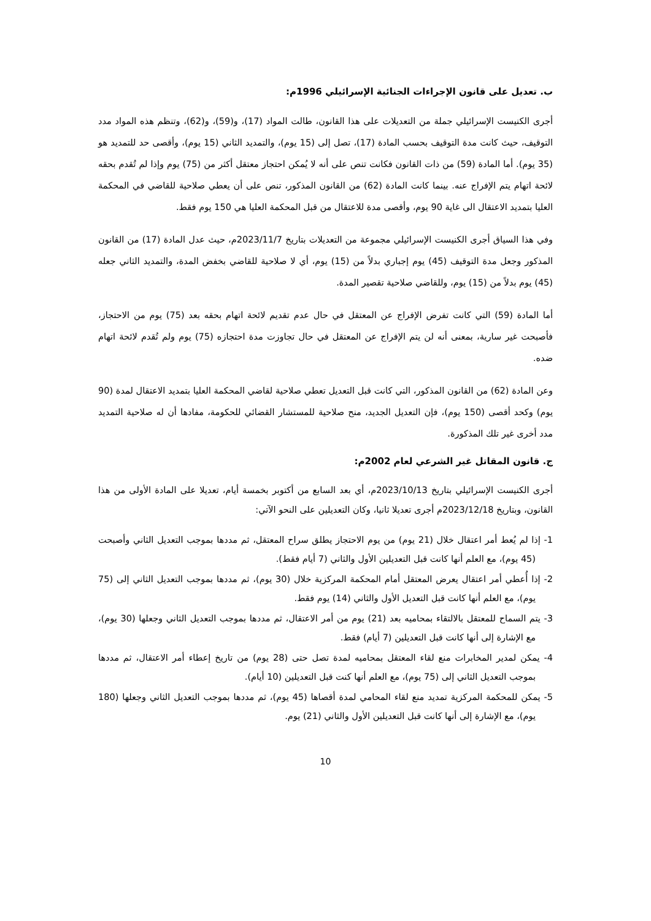ب. تعديل على قانون الإجراءات الجنائية الإسرائيلي 1996م:
أجرى الكنيست الإسرائيلي جملة من التعديلات على هذا القانون، طالت المواد (17)، و(59)، و(62)، وتنظم هذه المواد مدد التوقيف، حيث كانت مدة التوقيف بحسب المادة (17)، تصل إلى (15 يوم)، والتمديد الثاني (15 يوم)، وأقصى حد للتمديد هو (35 يوم). أما المادة (59) من ذات القانون فكانت تنص على أنه لا يُمكن احتجاز معتقل أكثر من (75) يوم وإذا لم تُقدم بحقه لائحة اتهام يتم الإفراج عنه. بينما كانت المادة (62) من القانون المذكور، تنص على أن يعطي صلاحية للقاضي في المحكمة العليا بتمديد الاعتقال الى غاية 90 يوم، وأقصى مدة للاعتقال من قبل المحكمة العليا هي 150 يوم فقط.
وفي هذا السياق أجرى الكنيست الإسرائيلي مجموعة من التعديلات بتاريخ 2023/11/7م، حيث عدل المادة (17) من القانون المذكور وجعل مدة التوقيف (45) يوم إجباري بدلاً من (15) يوم، أي لا صلاحية للقاضي بخفض المدة، والتمديد الثاني جعله (45) يوم بدلاً من (15) يوم، وللقاضي صلاحية تقصير المدة.
أما المادة (59) التي كانت تفرض الإفراج عن المعتقل في حال عدم تقديم لائحة اتهام بحقه بعد (75) يوم من الاحتجاز، فأصبحت غير سارية، بمعنى أنه لن يتم الإفراج عن المعتقل في حال تجاوزت مدة احتجازه (75) يوم ولم تُقدم لائحة اتهام ضده.
وعن المادة (62) من القانون المذكور، التي كانت قبل التعديل تعطي صلاحية لقاضي المحكمة العليا بتمديد الاعتقال لمدة (90 يوم) وكحد أقصى (150 يوم)، فإن التعديل الجديد، منح صلاحية للمستشار القضائي للحكومة، مفادها أن له صلاحية التمديد مدد أخرى غير تلك المذكورة.
ج. قانون المقاتل غير الشرعي لعام 2002م:
أجرى الكنيست الإسرائيلي بتاريخ 2023/10/13م، أي بعد السابع من أكتوبر بخمسة أيام، تعديلا على المادة الأولى من هذا القانون، وبتاريخ 2023/12/18م أجرى تعديلا ثانيا، وكان التعديلين على النحو الآتي:
1- إذا لم يُعط أمر اعتقال خلال (21 يوم) من يوم الاحتجاز يطلق سراح المعتقل، ثم مددها بموجب التعديل الثاني وأصبحت (45 يوم)، مع العلم أنها كانت قبل التعديلين الأول والثاني (7 أيام فقط).
2- إذا أُعطي أمر اعتقال يعرض المعتقل أمام المحكمة المركزية خلال (30 يوم)، ثم مددها بموجب التعديل الثاني إلى (75 يوم)، مع العلم أنها كانت قبل التعديل الأول والثاني (14) يوم فقط.
3- يتم السماح للمعتقل بالالتقاء بمحاميه بعد (21) يوم من أمر الاعتقال، ثم مددها بموجب التعديل الثاني وجعلها (30 يوم)، مع الإشارة إلى أنها كانت قبل التعديلين (7 أيام) فقط.
4- يمكن لمدير المخابرات منع لقاء المعتقل بمحاميه لمدة تصل حتى (28 يوم) من تاريخ إعطاء أمر الاعتقال، ثم مددها بموجب التعديل الثاني إلى (75 يوم)، مع العلم أنها كنت قبل التعديلين (10 أيام).
5- يمكن للمحكمة المركزية تمديد منع لقاء المحامي لمدة أقصاها (45 يوم)، ثم مددها بموجب التعديل الثاني وجعلها (180 يوم)، مع الإشارة إلى أنها كانت قبل التعديلين الأول والثاني (21) يوم.
10